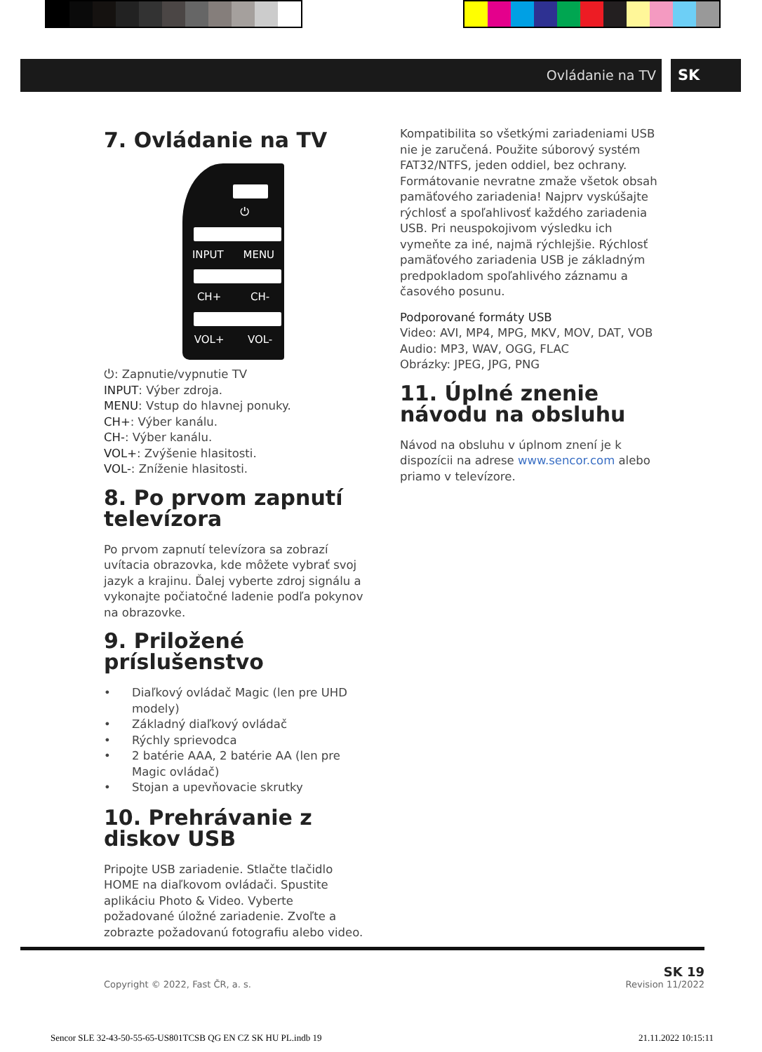Ovládanie na TV SK
7. Ovládanie na TV
⏻
INPUT MENU
CH+ CH-
VOL+ VOL-
⏻: Zapnutie/vypnutie TV
INPUT: Výber zdroja.
MENU: Vstup do hlavnej ponuky.
CH+: Výber kanálu.
CH-: Výber kanálu.
VOL+: Zvýšenie hlasitosti.
VOL-: Zníženie hlasitosti.
8. Po prvom zapnutí televízora
Po prvom zapnutí televízora sa zobrazí uvítacia obrazovka, kde môžete vybrať svoj jazyk a krajinu. Ďalej vyberte zdroj signálu a vykonajte počiatočné ladenie podľa pokynov na obrazovke.
9. Priložené príslušenstvo
• Diaľkový ovládač Magic (len pre UHD modely)
• Základný diaľkový ovládač
• Rýchly sprievodca
• 2 batérie AAA, 2 batérie AA (len pre Magic ovládač)
• Stojan a upevňovacie skrutky
10. Prehrávanie z diskov USB
Pripojte USB zariadenie. Stlačte tlačidlo HOME na diaľkovom ovládači. Spustite aplikáciu Photo & Video. Vyberte požadované úložné zariadenie. Zvoľte a zobrazte požadovanú fotografiu alebo video.
Kompatibilita so všetkými zariadeniami USB nie je zaručená. Použite súborový systém FAT32/NTFS, jeden oddiel, bez ochrany. Formátovanie nevratne zmaže všetok obsah pamäťového zariadenia! Najprv vyskúšajte rýchlosť a spoľahlivosť každého zariadenia USB. Pri neuspokojivom výsledku ich vymeňte za iné, najmä rýchlejšie. Rýchlosť pamäťového zariadenia USB je základným predpokladom spoľahlivého záznamu a časového posunu.
Podporované formáty USB
Video: AVI, MP4, MPG, MKV, MOV, DAT, VOB
Audio: MP3, WAV, OGG, FLAC
Obrázky: JPEG, JPG, PNG
11. Úplné znenie návodu na obsluhu
Návod na obsluhu v úplnom znení je k dispozícii na adrese www.sencor.com alebo priamo v televízore.
Copyright © 2022, Fast ČR, a. s. SK 19
Revision 11/2022
Sencor SLE 32-43-50-55-65-US801TCSB QG EN CZ SK HU PL.indb 19 21.11.2022 10:15:11